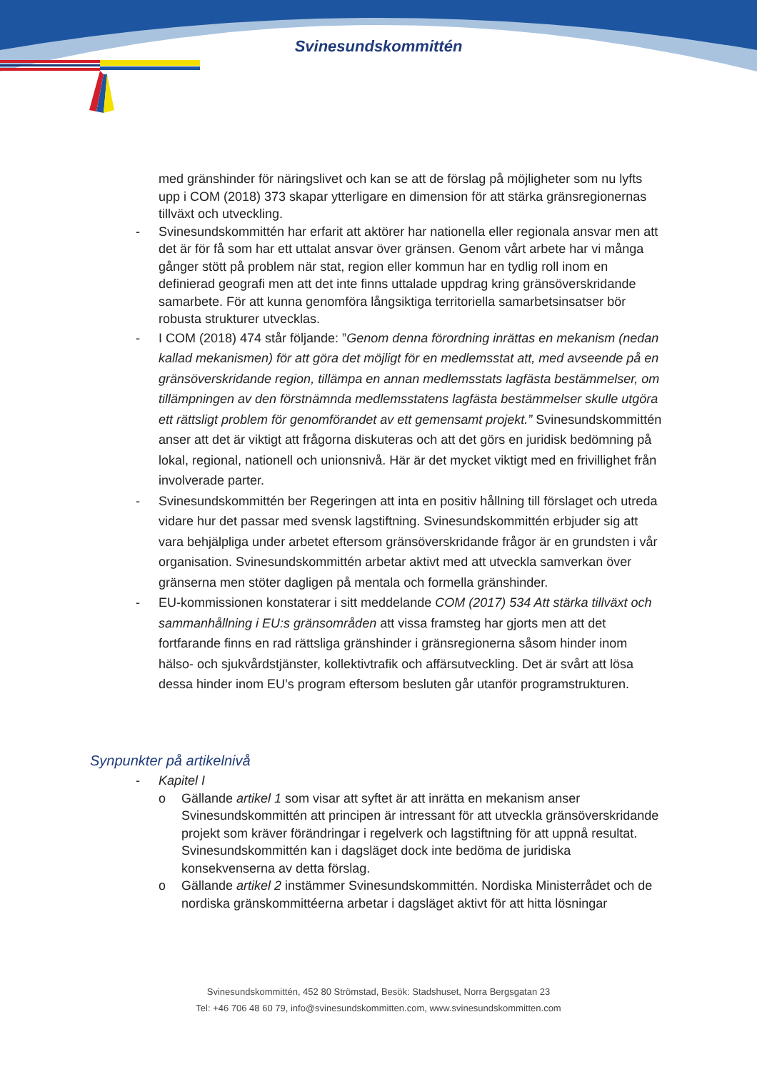Svinesundskommittén
med gränshinder för näringslivet och kan se att de förslag på möjligheter som nu lyfts upp i COM (2018) 373 skapar ytterligare en dimension för att stärka gränsregionernas tillväxt och utveckling.
- Svinesundskommittén har erfarit att aktörer har nationella eller regionala ansvar men att det är för få som har ett uttalat ansvar över gränsen. Genom vårt arbete har vi många gånger stött på problem när stat, region eller kommun har en tydlig roll inom en definierad geografi men att det inte finns uttalade uppdrag kring gränsöverskridande samarbete. För att kunna genomföra långsiktiga territoriella samarbetsinsatser bör robusta strukturer utvecklas.
- I COM (2018) 474 står följande: ”Genom denna förordning inrättas en mekanism (nedan kallad mekanismen) för att göra det möjligt för en medlemsstat att, med avseende på en gränsöverskridande region, tillämpa en annan medlemsstats lagfästa bestämmelser, om tillämpningen av den förstnämnda medlemsstatens lagfästa bestämmelser skulle utgöra ett rättsligt problem för genomförandet av ett gemensamt projekt.” Svinesundskommittén anser att det är viktigt att frågorna diskuteras och att det görs en juridisk bedömning på lokal, regional, nationell och unionsnivå. Här är det mycket viktigt med en frivillighet från involverade parter.
- Svinesundskommittén ber Regeringen att inta en positiv hållning till förslaget och utreda vidare hur det passar med svensk lagstiftning. Svinesundskommittén erbjuder sig att vara behjälpliga under arbetet eftersom gränsöverskridande frågor är en grundsten i vår organisation. Svinesundskommittén arbetar aktivt med att utveckla samverkan över gränserna men stöter dagligen på mentala och formella gränshinder.
- EU-kommissionen konstaterar i sitt meddelande COM (2017) 534 Att stärka tillväxt och sammanhållning i EU:s gränsområden att vissa framsteg har gjorts men att det fortfarande finns en rad rättsliga gränshinder i gränsregionerna såsom hinder inom hälso- och sjukvårdstjänster, kollektivtrafik och affärsutveckling. Det är svårt att lösa dessa hinder inom EU’s program eftersom besluten går utanför programstrukturen.
Synpunkter på artikelnivå
- Kapitel I
o Gällande artikel 1 som visar att syftet är att inrätta en mekanism anser Svinesundskommittén att principen är intressant för att utveckla gränsöverskridande projekt som kräver förändringar i regelverk och lagstiftning för att uppnå resultat. Svinesundskommittén kan i dagsläget dock inte bedöma de juridiska konsekvenserna av detta förslag.
o Gällande artikel 2 instämmer Svinesundskommittén. Nordiska Ministerrådet och de nordiska gränskommittéerna arbetar i dagsläget aktivt för att hitta lösningar
Svinesundskommittén, 452 80 Strömstad, Besök: Stadshuset, Norra Bergsgatan 23
Tel: +46 706 48 60 79, info@svinesundskommitten.com, www.svinesundskommitten.com